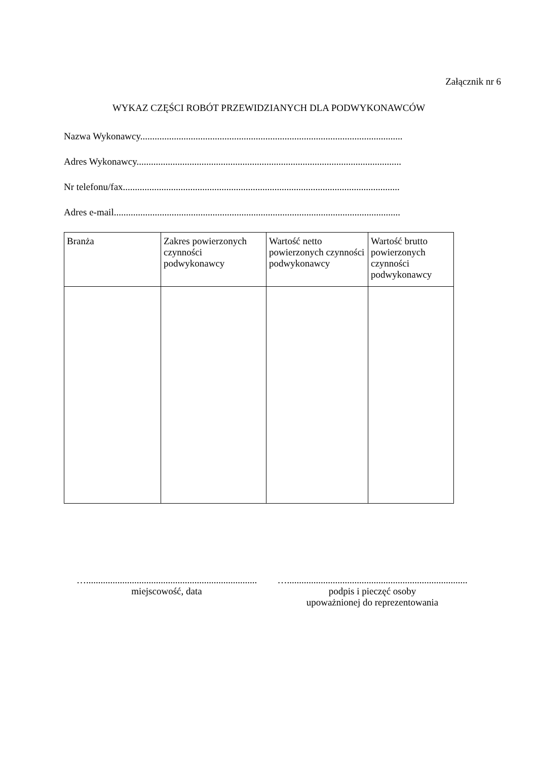Załącznik nr 6
WYKAZ CZĘŚCI ROBÓT PRZEWIDZIANYCH DLA PODWYKONAWCÓW
Nazwa Wykonawcy.............................................................................................................
Adres Wykonawcy..............................................................................................................
Nr telefonu/fax...................................................................................................................
Adres e-mail.......................................................................................................................
| Branża | Zakres powierzonych czynności podwykonawcy | Wartość netto powierzonych czynności podwykonawcy | Wartość brutto powierzonych czynności podwykonawcy |
| --- | --- | --- | --- |
….......................................................................
miejscowość, data
…...........................................................................
podpis i pieczęć osoby
upoważnionej do reprezentowania